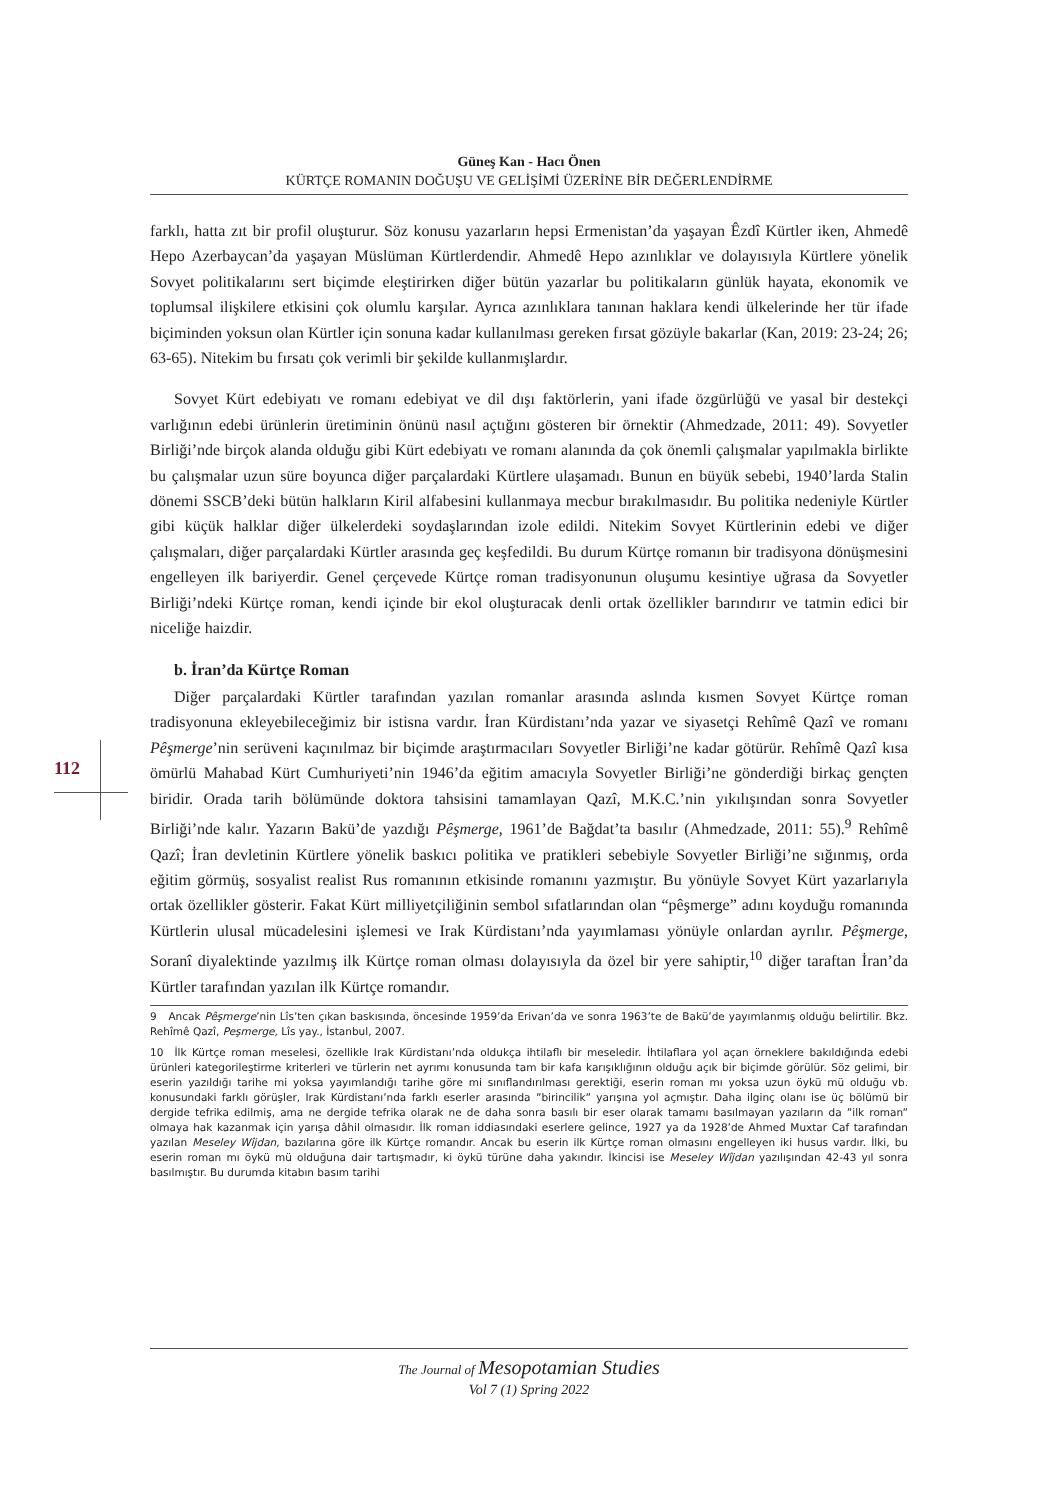Güneş Kan - Hacı Önen
KÜRTÇE ROMANIN DOĞUŞU VE GELİŞİMİ ÜZERİNE BİR DEĞERLENDİRME
112
farklı, hatta zıt bir profil oluşturur. Söz konusu yazarların hepsi Ermenistan’da yaşayan Êzdî Kürtler iken, Ahmedê Hepo Azerbaycan’da yaşayan Müslüman Kürtlerdendir. Ahmedê Hepo azınlıklar ve dolayısıyla Kürtlere yönelik Sovyet politikalarını sert biçimde eleştirirken diğer bütün yazarlar bu politikaların günlük hayata, ekonomik ve toplumsal ilişkilere etkisini çok olumlu karşılar. Ayrıca azınlıklara tanınan haklara kendi ülkelerinde her tür ifade biçiminden yoksun olan Kürtler için sonuna kadar kullanılması gereken fırsat gözüyle bakarlar (Kan, 2019: 23-24; 26; 63-65). Nitekim bu fırsatı çok verimli bir şekilde kullanmışlardır.
Sovyet Kürt edebiyatı ve romanı edebiyat ve dil dışı faktörlerin, yani ifade özgürlüğü ve yasal bir destekçi varlığının edebi ürünlerin üretiminin önünü nasıl açtığını gösteren bir örnektir (Ahmedzade, 2011: 49). Sovyetler Birliği’nde birçok alanda olduğu gibi Kürt edebiyatı ve romanı alanında da çok önemli çalışmalar yapılmakla birlikte bu çalışmalar uzun süre boyunca diğer parçalardaki Kürtlere ulaşamadı. Bunun en büyük sebebi, 1940’larda Stalin dönemi SSCB’deki bütün halkların Kiril alfabesini kullanmaya mecbur bırakılmasıdır. Bu politika nedeniyle Kürtler gibi küçük halklar diğer ülkelerdeki soydaşlarından izole edildi. Nitekim Sovyet Kürtlerinin edebi ve diğer çalışmaları, diğer parçalardaki Kürtler arasında geç keşfedildi. Bu durum Kürtçe romanın bir tradisyona dönüşmesini engelleyen ilk bariyerdir. Genel çerçevede Kürtçe roman tradisyonunun oluşumu kesintiye uğrasa da Sovyetler Birliği’ndeki Kürtçe roman, kendi içinde bir ekol oluşturacak denli ortak özellikler barındırır ve tatmin edici bir niceliğe haizdir.
b. İran’da Kürtçe Roman
Diğer parçalardaki Kürtler tarafından yazılan romanlar arasında aslında kısmen Sovyet Kürtçe roman tradisyonuna ekleyebileceğimiz bir istisna vardır. İran Kürdistanı’nda yazar ve siyasetçi Rehîmê Qazî ve romanı Pêşmerge’nin serüveni kaçınılmaz bir biçimde araştırmacıları Sovyetler Birliği’ne kadar götürür. Rehîmê Qazî kısa ömürlü Mahabad Kürt Cumhuriyeti’nin 1946’da eğitim amacıyla Sovyetler Birliği’ne gönderdiği birkaç gençten biridir. Orada tarih bölümünde doktora tahsisini tamamlayan Qazî, M.K.C.’nin yıkılışından sonra Sovyetler Birliği’nde kalır. Yazarın Bakü’de yazdığı Pêşmerge, 1961’de Bağdat’ta basılır (Ahmedzade, 2011: 55).<sup>9</sup> Rehîmê Qazî; İran devletinin Kürtlere yönelik baskıcı politika ve pratikleri sebebiyle Sovyetler Birliği’ne sığınmış, orda eğitim görmüş, sosyalist realist Rus romanının etkisinde romanını yazmıştır. Bu yönüyle Sovyet Kürt yazarlarıyla ortak özellikler gösterir. Fakat Kürt milliyetçiliğinin sembol sıfatlarından olan “pêşmerge” adını koyduğu romanında Kürtlerin ulusal mücadelesini işlemesi ve Irak Kürdistanı’nda yayımlaması yönüyle onlardan ayrılır. Pêşmerge, Soranî diyalektinde yazılmış ilk Kürtçe roman olması dolayısıyla da özel bir yere sahiptir,<sup>10</sup> diğer taraftan İran’da Kürtler tarafından yazılan ilk Kürtçe romandır.
9 Ancak Pêşmerge’nin Lîs’ten çıkan baskısında, öncesinde 1959’da Erivan’da ve sonra 1963’te de Bakü’de yayımlanmış olduğu belirtilir. Bkz. Rehîmê Qazî, Peşmerge, Lîs yay., İstanbul, 2007.
10 İlk Kürtçe roman meselesi, özellikle Irak Kürdistanı’nda oldukça ihtilaflı bir meseledir. İhtilaflara yol açan örneklere bakıldığında edebi ürünleri kategorileştirme kriterleri ve türlerin net ayrımı konusunda tam bir kafa karışıklığının olduğu açık bir biçimde görülür. Söz gelimi, bir eserin yazıldığı tarihe mi yoksa yayımlandığı tarihe göre mi sınıflandırılması gerektiği, eserin roman mı yoksa uzun öykü mü olduğu vb. konusundaki farklı görüşler, Irak Kürdistanı’nda farklı eserler arasında ”birincilik” yarışına yol açmıştır. Daha ilginç olanı ise üç bölümü bir dergide tefrika edilmiş, ama ne dergide tefrika olarak ne de daha sonra basılı bir eser olarak tamamı basılmayan yazıların da ”ilk roman” olmaya hak kazanmak için yarışa dâhil olmasıdır. İlk roman iddiasındaki eserlere gelince, 1927 ya da 1928’de Ahmed Muxtar Caf tarafından yazılan Meseley Wîjdan, bazılarına göre ilk Kürtçe romandır. Ancak bu eserin ilk Kürtçe roman olmasını engelleyen iki husus vardır. İlki, bu eserin roman mı öykü mü olduğuna dair tartışmadır, ki öykü türüne daha yakındır. İkincisi ise Meseley Wîjdan yazılışından 42-43 yıl sonra basılmıştır. Bu durumda kitabın basım tarihi
The Journal of Mesopotamian Studies
Vol 7 (1) Spring 2022